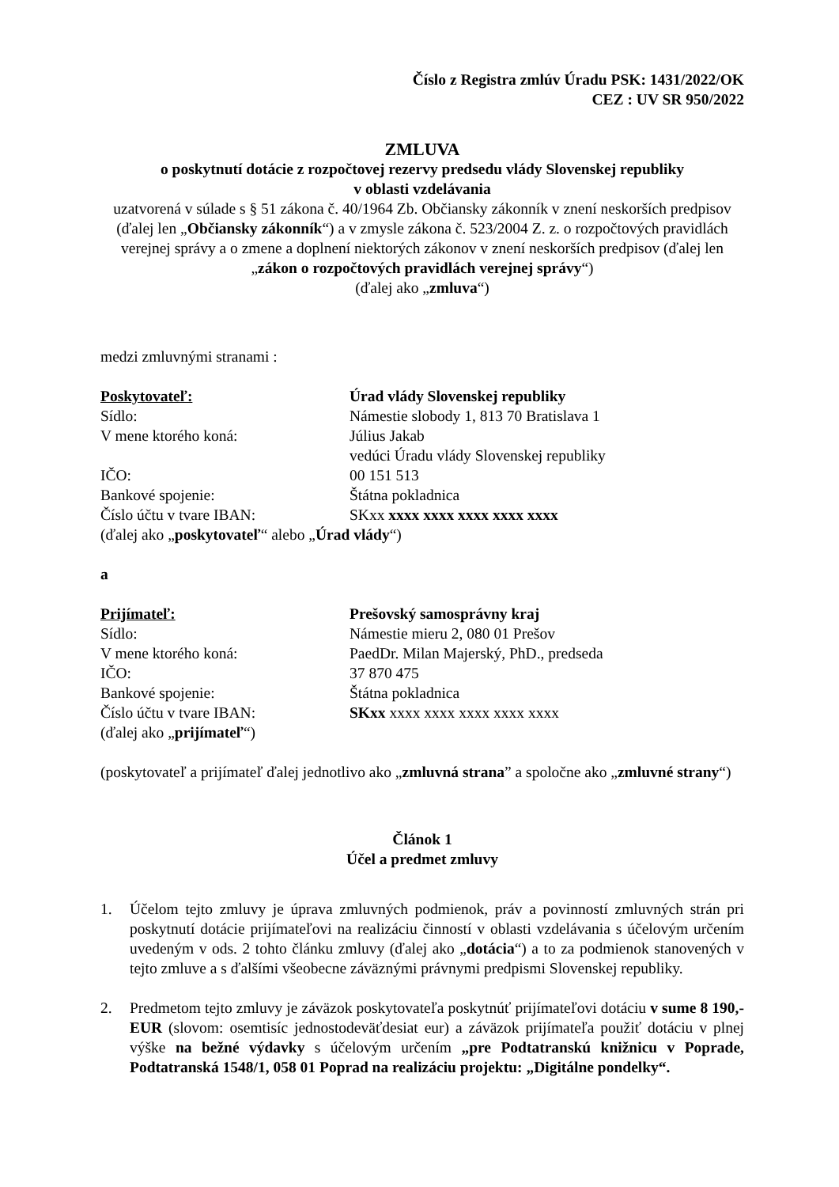Číslo z Registra zmlúv Úradu PSK: 1431/2022/OK
CEZ : UV SR 950/2022
ZMLUVA
o poskytnutí dotácie z rozpočtovej rezervy predsedu vlády Slovenskej republiky
v oblasti vzdelávania
uzatvorená v súlade s § 51 zákona č. 40/1964 Zb. Občiansky zákonník v znení neskorších predpisov (ďalej len „Občiansky zákonník“) a v zmysle zákona č. 523/2004 Z. z. o rozpočtových pravidlách verejnej správy a o zmene a doplnení niektorých zákonov v znení neskorších predpisov (ďalej len „zákon o rozpočtových pravidlách verejnej správy“)
(ďalej ako „zmluva“)
medzi zmluvnými stranami :
Poskytovateľ: Úrad vlády Slovenskej republiky
Sídlo: Námestie slobody 1, 813 70 Bratislava 1
V mene ktorého koná: Július Jakab
vedúci Úradu vlády Slovenskej republiky
IČO: 00 151 513
Bankové spojenie: Štátna pokladnica
Číslo účtu v tvare IBAN: SKxx xxxx xxxx xxxx xxxx xxxx
(ďalej ako „poskytovateľ“ alebo „Úrad vlády“)
a
Prijímateľ: Prešovský samosprávny kraj
Sídlo: Námestie mieru 2, 080 01 Prešov
V mene ktorého koná: PaedDr. Milan Majerský, PhD., predseda
IČO: 37 870 475
Bankové spojenie: Štátna pokladnica
Číslo účtu v tvare IBAN: SKxx xxxx xxxx xxxx xxxx xxxx
(ďalej ako „prijímateľ“)
(poskytovateľ a prijímateľ ďalej jednotlivo ako „zmluvná strana” a spoločne ako „zmluvné strany“)
Článok 1
Účel a predmet zmluvy
1. Účelom tejto zmluvy je úprava zmluvných podmienok, práv a povinností zmluvných strán pri poskytnutí dotácie prijímateľovi na realizáciu činností v oblasti vzdelávania s účelovým určením uvedeným v ods. 2 tohto článku zmluvy (ďalej ako „dotácia“) a to za podmienok stanovených v tejto zmluve a s ďalšími všeobecne záväznými právnymi predpismi Slovenskej republiky.
2. Predmetom tejto zmluvy je záväzok poskytovateľa poskytnúť prijímateľovi dotáciu v sume 8 190,- EUR (slovom: osemtisíc jednostodeväťdesiat eur) a záväzok prijímateľa použiť dotáciu v plnej výške na bežné výdavky s účelovým určením „pre Podtatranskú knižnicu v Poprade, Podtatranská 1548/1, 058 01 Poprad na realizáciu projektu: „Digitálne pondelky“.